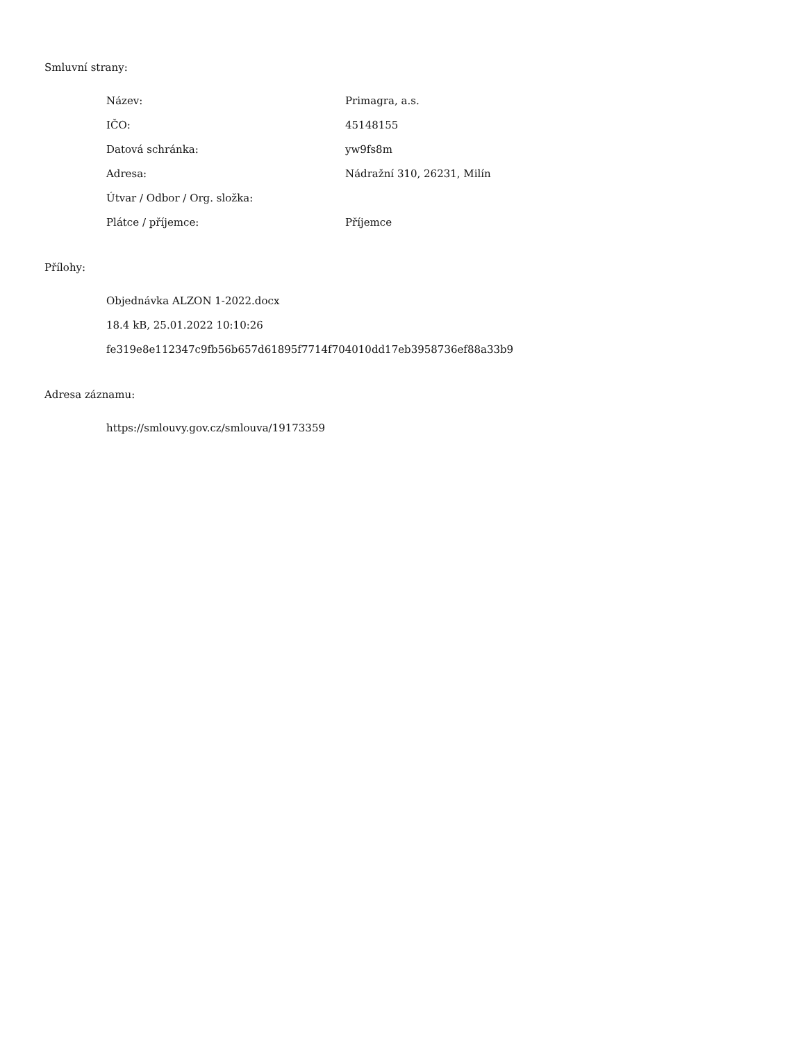Smluvní strany:
| Název: | Primagra, a.s. |
| IČO: | 45148155 |
| Datová schránka: | yw9fs8m |
| Adresa: | Nádražní 310, 26231, Milín |
| Útvar / Odbor / Org. složka: | |
| Plátce / příjemce: | Příjemce |
Přílohy:
Objednávka ALZON 1-2022.docx
18.4 kB, 25.01.2022 10:10:26
fe319e8e112347c9fb56b657d61895f7714f704010dd17eb3958736ef88a33b9
Adresa záznamu:
https://smlouvy.gov.cz/smlouva/19173359